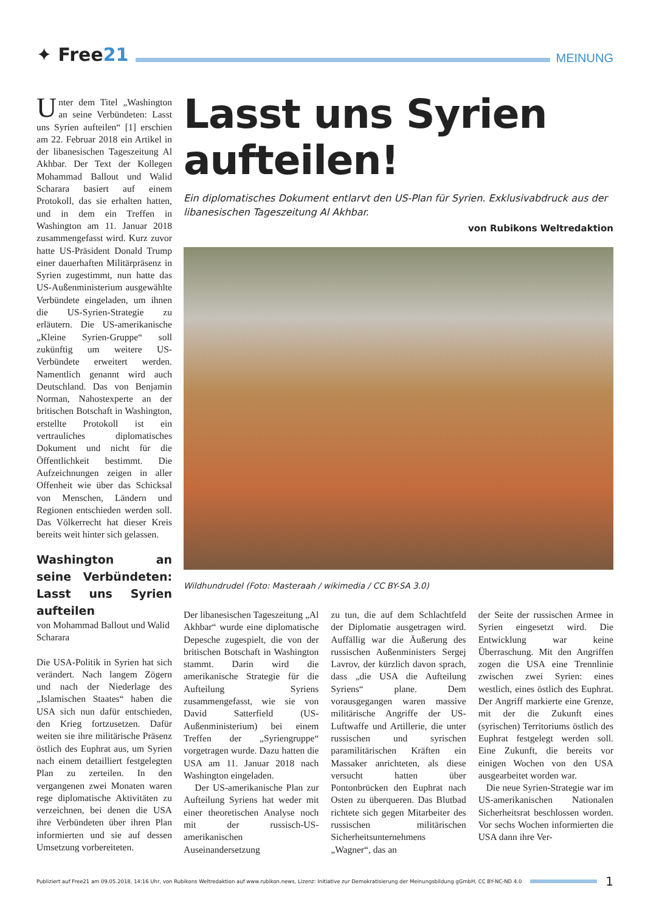✦ Free21
MEINUNG
Unter dem Titel „Washington an seine Verbündeten: Lasst uns Syrien aufteilen“ [1] erschien am 22. Februar 2018 ein Artikel in der libanesischen Tageszeitung Al Akhbar. Der Text der Kollegen Mohammad Ballout und Walid Scharara basiert auf einem Protokoll, das sie erhalten hatten, und in dem ein Treffen in Washington am 11. Januar 2018 zusammengefasst wird. Kurz zuvor hatte US-Präsident Donald Trump einer dauerhaften Militärpräsenz in Syrien zugestimmt, nun hatte das US-Außenministerium ausgewählte Verbündete eingeladen, um ihnen die US-Syrien-Strategie zu erläutern. Die US-amerikanische „Kleine Syrien-Gruppe“ soll zukünftig um weitere US-Verbündete erweitert werden. Namentlich genannt wird auch Deutschland. Das von Benjamin Norman, Nahostexperte an der britischen Botschaft in Washington, erstellte Protokoll ist ein vertrauliches diplomatisches Dokument und nicht für die Öffentlichkeit bestimmt. Die Aufzeichnungen zeigen in aller Offenheit wie über das Schicksal von Menschen, Ländern und Regionen entschieden werden soll. Das Völkerrecht hat dieser Kreis bereits weit hinter sich gelassen.
Washington an seine Verbündeten: Lasst uns Syrien aufteilen
von Mohammad Ballout und Walid Scharara
Die USA-Politik in Syrien hat sich verändert. Nach langem Zögern und nach der Niederlage des „Islamischen Staates“ haben die USA sich nun dafür entschieden, den Krieg fortzusetzen. Dafür weiten sie ihre militärische Präsenz östlich des Euphrat aus, um Syrien nach einem detailliert festgelegten Plan zu zerteilen. In den vergangenen zwei Monaten waren rege diplomatische Aktivitäten zu verzeichnen, bei denen die USA ihre Verbündeten über ihren Plan informierten und sie auf dessen Umsetzung vorbereiteten.
Lasst uns Syrien aufteilen!
Ein diplomatisches Dokument entlarvt den US-Plan für Syrien. Exklusivabdruck aus der libanesischen Tageszeitung Al Akhbar.
von Rubikons Weltredaktion
Wildhundrudel (Foto: Masteraah / wikimedia / CC BY-SA 3.0)
Der libanesischen Tageszeitung „Al Akhbar“ wurde eine diplomatische Depesche zugespielt, die von der britischen Botschaft in Washington stammt. Darin wird die amerikanische Strategie für die Aufteilung Syriens zusammengefasst, wie sie von David Satterfield (US-Außenministerium) bei einem Treffen der „Syriengruppe“ vorgetragen wurde. Dazu hatten die USA am 11. Januar 2018 nach Washington eingeladen.
Der US-amerikanische Plan zur Aufteilung Syriens hat weder mit einer theoretischen Analyse noch mit der russisch-US-amerikanischen Auseinandersetzung
zu tun, die auf dem Schlachtfeld der Diplomatie ausgetragen wird. Auffällig war die Äußerung des russischen Außenministers Sergej Lavrov, der kürzlich davon sprach, dass „die USA die Aufteilung Syriens“ plane. Dem vorausgegangen waren massive militärische Angriffe der US-Luftwaffe und Artillerie, die unter russischen und syrischen paramilitärischen Kräften ein Massaker anrichteten, als diese versucht hatten über Pontonbrücken den Euphrat nach Osten zu überqueren. Das Blutbad richtete sich gegen Mitarbeiter des russischen militärischen Sicherheitsunternehmens „Wagner“, das an
der Seite der russischen Armee in Syrien eingesetzt wird. Die Entwicklung war keine Überraschung. Mit den Angriffen zogen die USA eine Trennlinie zwischen zwei Syrien: eines westlich, eines östlich des Euphrat. Der Angriff markierte eine Grenze, mit der die Zukunft eines (syrischen) Territoriums östlich des Euphrat festgelegt werden soll. Eine Zukunft, die bereits vor einigen Wochen von den USA ausgearbeitet worden war.
Die neue Syrien-Strategie war im US-amerikanischen Nationalen Sicherheitsrat beschlossen worden. Vor sechs Wochen informierten die USA dann ihre Ver-
Publiziert auf Free21 am 09.05.2018, 14:16 Uhr, von Rubikons Weltredaktion auf www.rubikon.news, Lizenz: Initiative zur Demokratisierung der Meinungsbildung gGmbH, CC BY-NC-ND 4.0
1